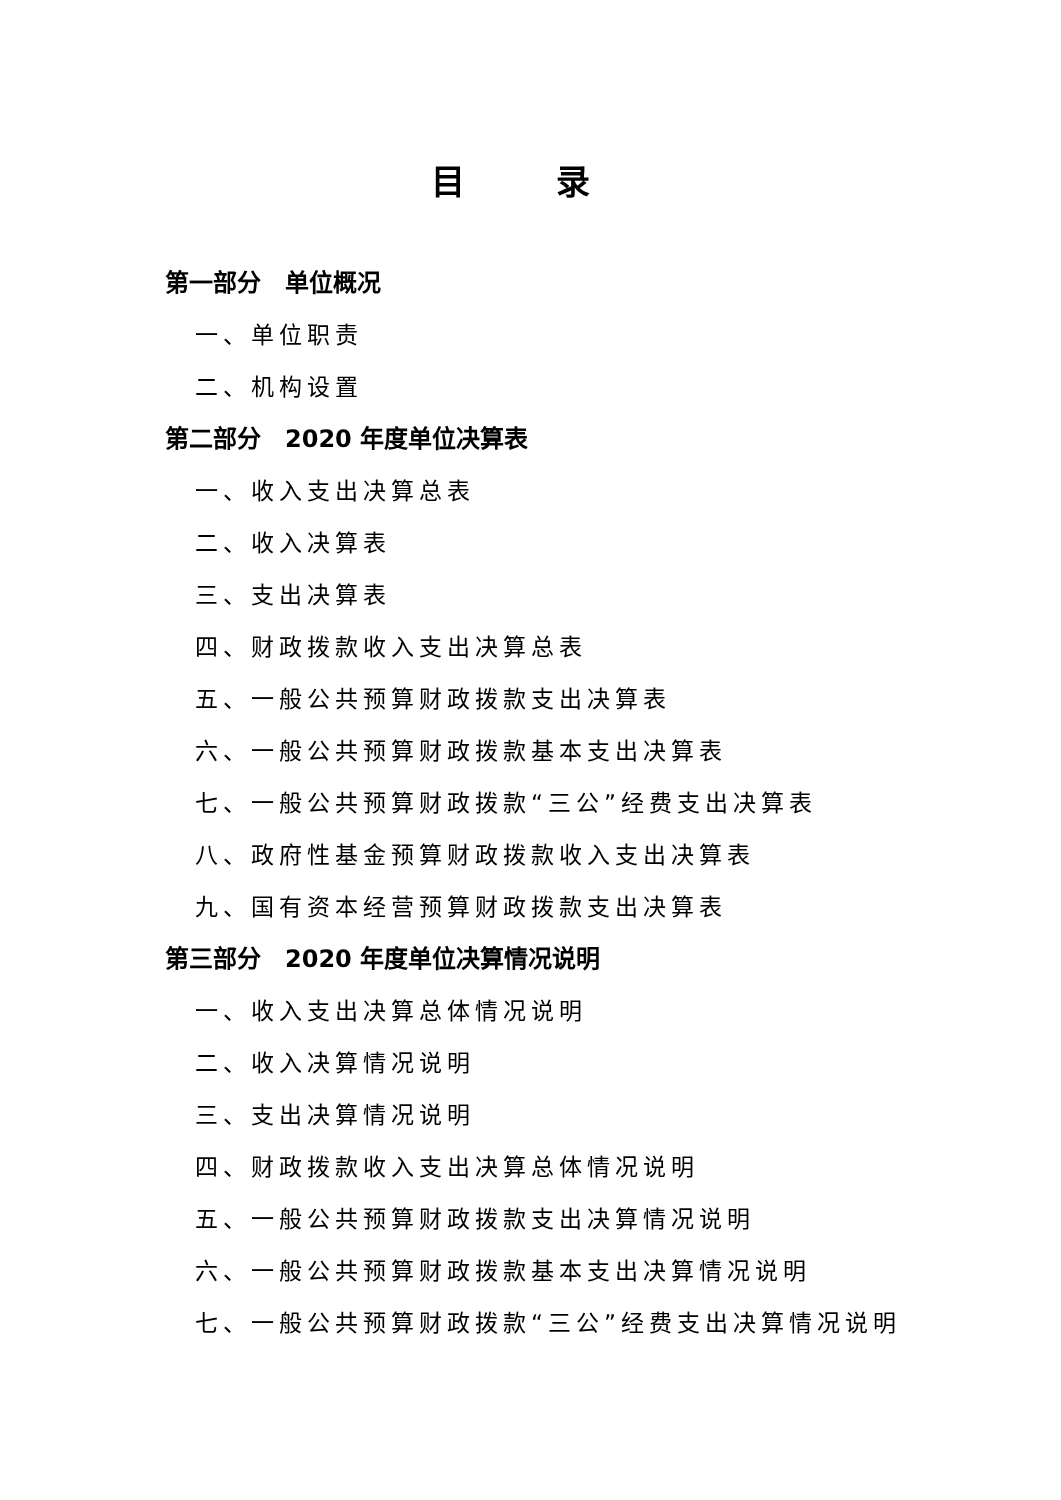目 录
第一部分　单位概况
一、单位职责
二、机构设置
第二部分　2020 年度单位决算表
一、收入支出决算总表
二、收入决算表
三、支出决算表
四、财政拨款收入支出决算总表
五、一般公共预算财政拨款支出决算表
六、一般公共预算财政拨款基本支出决算表
七、一般公共预算财政拨款“三公”经费支出决算表
八、政府性基金预算财政拨款收入支出决算表
九、国有资本经营预算财政拨款支出决算表
第三部分　2020 年度单位决算情况说明
一、收入支出决算总体情况说明
二、收入决算情况说明
三、支出决算情况说明
四、财政拨款收入支出决算总体情况说明
五、一般公共预算财政拨款支出决算情况说明
六、一般公共预算财政拨款基本支出决算情况说明
七、一般公共预算财政拨款“三公”经费支出决算情况说明